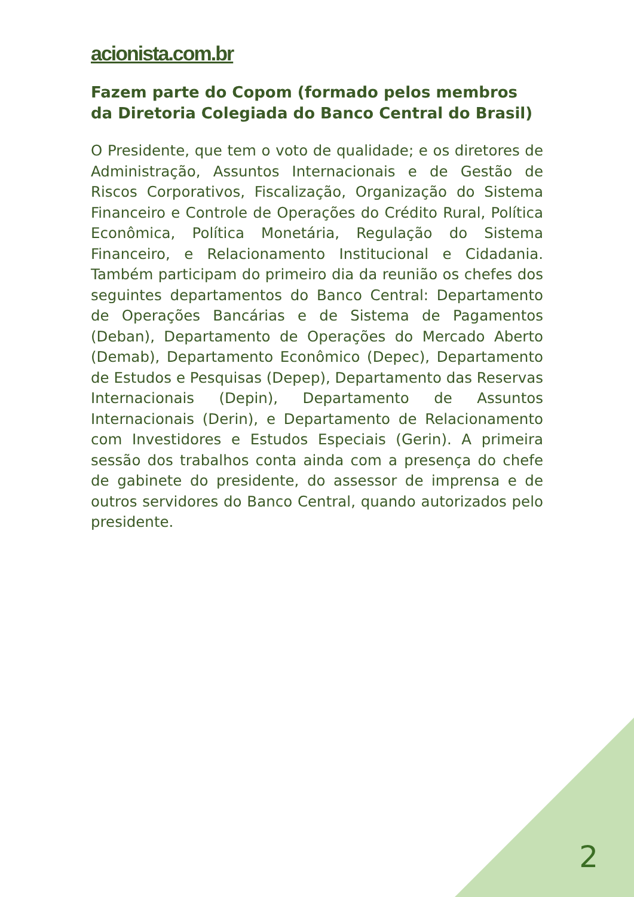acionista.com.br
Fazem parte do Copom (formado pelos membros da Diretoria Colegiada do Banco Central do Brasil)
O Presidente, que tem o voto de qualidade; e os diretores de Administração, Assuntos Internacionais e de Gestão de Riscos Corporativos, Fiscalização, Organização do Sistema Financeiro e Controle de Operações do Crédito Rural, Política Econômica, Política Monetária, Regulação do Sistema Financeiro, e Relacionamento Institucional e Cidadania. Também participam do primeiro dia da reunião os chefes dos seguintes departamentos do Banco Central: Departamento de Operações Bancárias e de Sistema de Pagamentos (Deban), Departamento de Operações do Mercado Aberto (Demab), Departamento Econômico (Depec), Departamento de Estudos e Pesquisas (Depep), Departamento das Reservas Internacionais (Depin), Departamento de Assuntos Internacionais (Derin), e Departamento de Relacionamento com Investidores e Estudos Especiais (Gerin). A primeira sessão dos trabalhos conta ainda com a presença do chefe de gabinete do presidente, do assessor de imprensa e de outros servidores do Banco Central, quando autorizados pelo presidente.
2